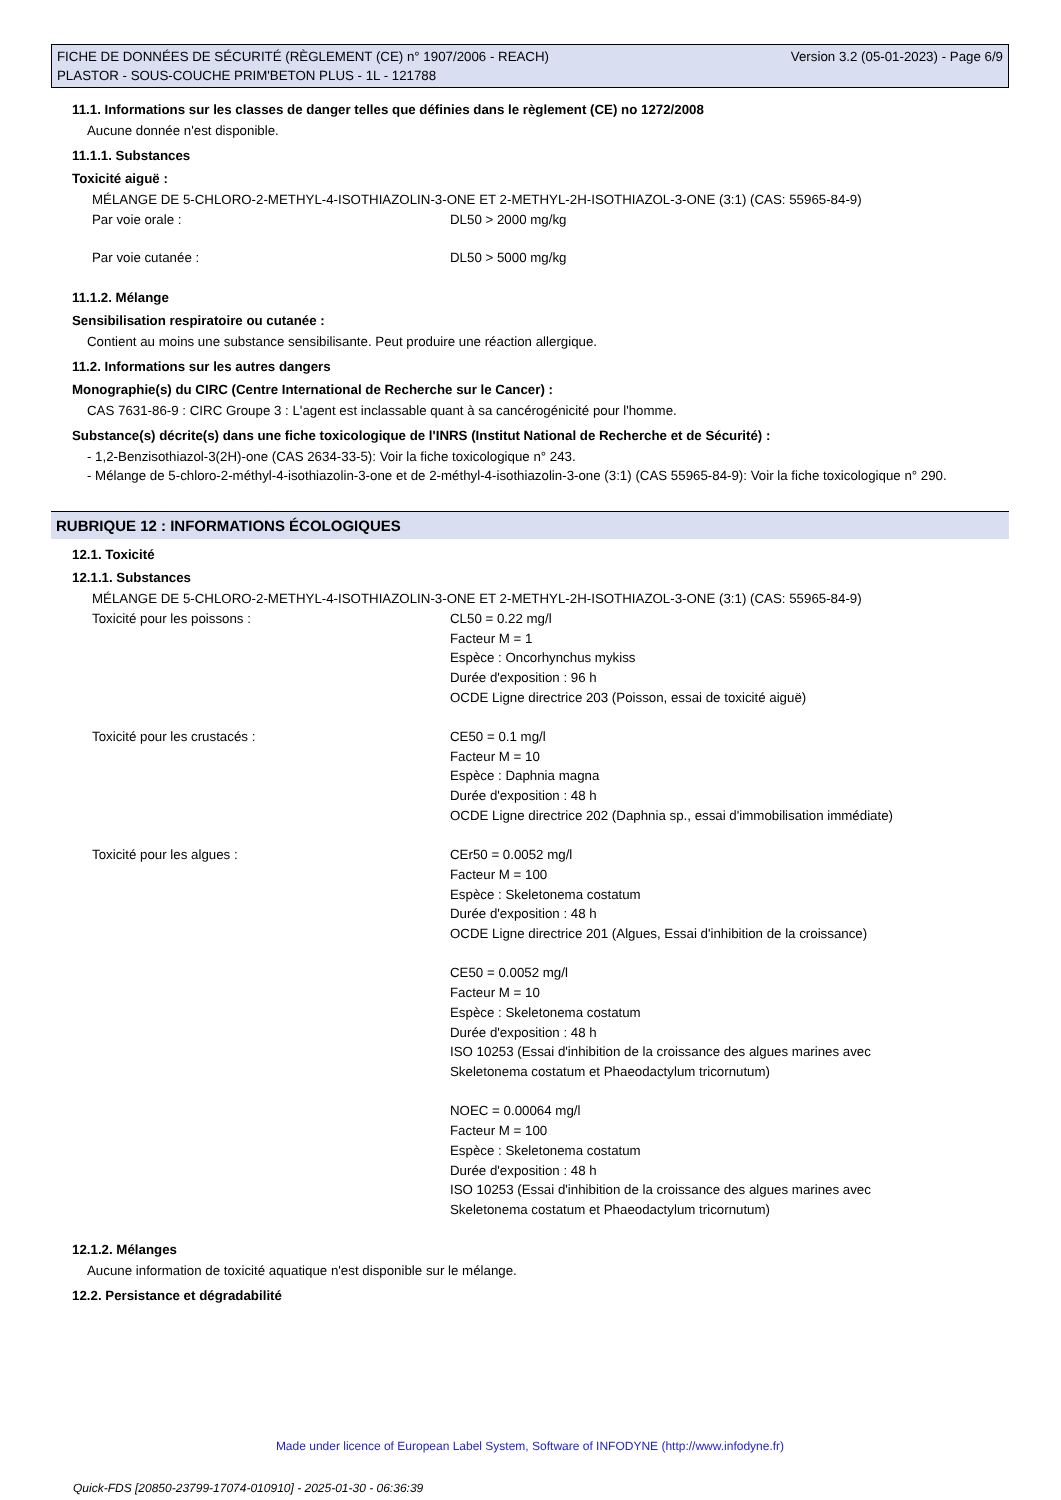FICHE DE DONNÉES DE SÉCURITÉ (RÈGLEMENT (CE) n° 1907/2006 - REACH) Version 3.2 (05-01-2023) - Page 6/9
PLASTOR - SOUS-COUCHE PRIM'BETON PLUS - 1L - 121788
11.1. Informations sur les classes de danger telles que définies dans le règlement (CE) no 1272/2008
Aucune donnée n'est disponible.
11.1.1. Substances
Toxicité aiguë :
| MÉLANGE DE 5-CHLORO-2-METHYL-4-ISOTHIAZOLIN-3-ONE ET 2-METHYL-2H-ISOTHIAZOL-3-ONE (3:1) (CAS: 55965-84-9) | |
| Par voie orale : | DL50 > 2000 mg/kg |
| Par voie cutanée : | DL50 > 5000 mg/kg |
11.1.2. Mélange
Sensibilisation respiratoire ou cutanée :
Contient au moins une substance sensibilisante. Peut produire une réaction allergique.
11.2. Informations sur les autres dangers
Monographie(s) du CIRC (Centre International de Recherche sur le Cancer) :
CAS 7631-86-9 : CIRC Groupe 3 : L'agent est inclassable quant à sa cancérogénicité pour l'homme.
Substance(s) décrite(s) dans une fiche toxicologique de l'INRS (Institut National de Recherche et de Sécurité) :
- 1,2-Benzisothiazol-3(2H)-one (CAS 2634-33-5): Voir la fiche toxicologique n° 243.
- Mélange de 5-chloro-2-méthyl-4-isothiazolin-3-one et de 2-méthyl-4-isothiazolin-3-one (3:1) (CAS 55965-84-9): Voir la fiche toxicologique n° 290.
RUBRIQUE 12 : INFORMATIONS ÉCOLOGIQUES
12.1. Toxicité
12.1.1. Substances
| MÉLANGE DE 5-CHLORO-2-METHYL-4-ISOTHIAZOLIN-3-ONE ET 2-METHYL-2H-ISOTHIAZOL-3-ONE (3:1) (CAS: 55965-84-9) | |
| Toxicité pour les poissons : | CL50 = 0.22 mg/l Facteur M = 1 Espèce : Oncorhynchus mykiss Durée d'exposition : 96 h OCDE Ligne directrice 203 (Poisson, essai de toxicité aiguë) |
| Toxicité pour les crustacés : | CE50 = 0.1 mg/l Facteur M = 10 Espèce : Daphnia magna Durée d'exposition : 48 h OCDE Ligne directrice 202 (Daphnia sp., essai d'immobilisation immédiate) |
| Toxicité pour les algues : | CEr50 = 0.0052 mg/l Facteur M = 100 Espèce : Skeletonema costatum Durée d'exposition : 48 h OCDE Ligne directrice 201 (Algues, Essai d'inhibition de la croissance) CE50 = 0.0052 mg/l Facteur M = 10 Espèce : Skeletonema costatum Durée d'exposition : 48 h ISO 10253 (Essai d'inhibition de la croissance des algues marines avec Skeletonema costatum et Phaeodactylum tricornutum) NOEC = 0.00064 mg/l Facteur M = 100 Espèce : Skeletonema costatum Durée d'exposition : 48 h ISO 10253 (Essai d'inhibition de la croissance des algues marines avec Skeletonema costatum et Phaeodactylum tricornutum) |
12.1.2. Mélanges
Aucune information de toxicité aquatique n'est disponible sur le mélange.
12.2. Persistance et dégradabilité
Made under licence of European Label System, Software of INFODYNE (http://www.infodyne.fr)
Quick-FDS [20850-23799-17074-010910] - 2025-01-30 - 06:36:39